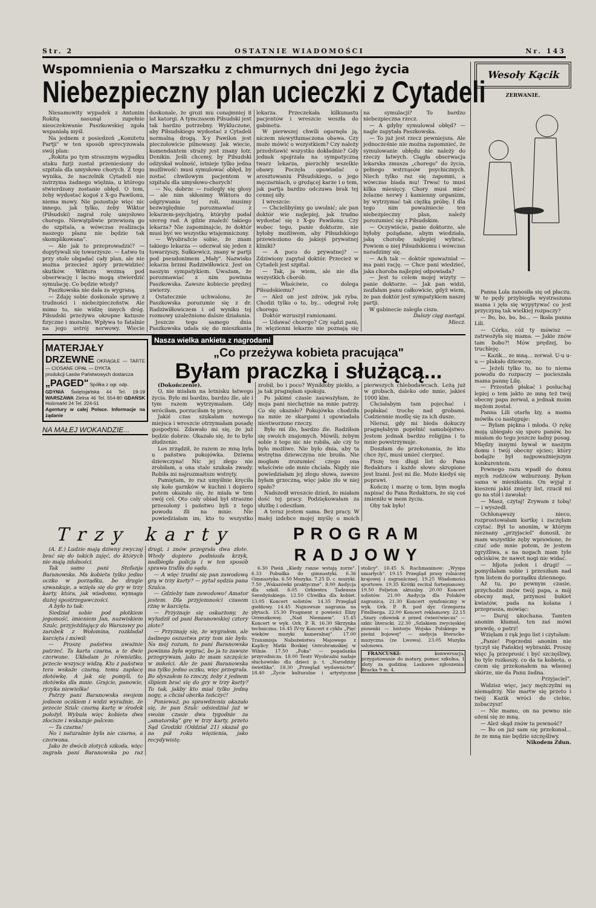Str. 2 OSTATNIE WIADOMOŚCI Nr. 143
Wspomnienia o Marszałku z chmurnych dni Jego życia
Niebezpieczny plan ucieczki z Cytadeli
Niesamowity wypadek z Antonim Rokitą nasunął zupełnie nieoczekiwanie Paszkowskiej zgoła wspaniałą myśl.
Na jednem z posiedzeń „Komitetu Partji" w ten sposób sprecyzowała swój plan:
„Rokita po tym strasznym wypadku ataku furji został przeniesiony do szpitala dla umysłowo chorych. Z tego wynika, że naczelnik Cytadeli nie zatrzyma żadnego więźnia, u którego stwierdzony zostanie obłęd. O tem, żeby wydostać kogoś z X-go Pawilonu, niema mowy. Nie pozostaje więc nic innego, jak tylko, żeby Wiktor (Piłsudski) zagrał rolę umysłowo chorego. Niewątpliwie przewiozą go do szpitala, a wówczas realizacja naszego planu nie będzie tak skomplikowana".
— Ale jak to przeprowadzić? — dopytywali się towarzysze. — Łatwo tu przy stole obgadać cały plan, ale nie można przecież zgóry przewidzieć skutków. Wiktora wezmą pod obserwację i łacno mogą stwierdzić symulację. Co będzie wtedy?
Paszkowska nie dała za wygraną.
— Zdaję sobie doskonale sprawę z trudności i niebezpieczeństw. Ale mimo to, nie widzę innych dróg. Piłsudski przeżywa okropne katusze fizyczne i moralne. Wpływa to fatalnie na jego ustrój nerwowy. Wiecie doskonale, że grozi mu conajmniej 8 lat katorgi. A tymczasem Piłsudski jest tak bardzo potrzebny. Wykluczone, aby Piłsudskiego wydostać z Cytadeli normalną drogą. X-y Pawilon jest pieczołowicie pilnowany. Jak wiecie, komendantem straży jest znany łotr, Denikin. Jeśli chcemy, by Piłsudski odzyskał wolność, istnieje tylko jedna możliwość: musi symulować obłęd, by zostać chwilowym pacjentem w szpitalu dla umysłowo-chorych!
— No, dobrze — rozległy się głosy — ale nim skłonimy Wiktora do odgrywania tej roli, musimy bezwzględnie porozmawiać z lekarzem-psychjatrą, któryby podał szereg rad. A gdzie znaleźć takiego lekarza? Nie zapominajcie, że doktór musi być we wszystko wtajemniczony.
— Wyobraźcie sobie, że znam takiego lekarza — odezwał się jeden z towarzyszy, Sułkiewicz, znany w partji pod pseudonimem „Mały". Nazwisko lekarza brzmi Radziwiłłowicz. Jest on naszym sympatykiem. Uważam, że porozmawiać z nim powinna Paszkowska. Zawsze kobiecie prędzej uwierzy.
Ostatecznie uchwalono, że Paszkowska porozumie się z dr. Radziwiłłowiczem i od wyniku tej rozmowy uzależniono dalsze działania.
Jeszcze tego samego dnia Paszkowska udała się do mieszkania lekarza. Przeczekała kilkunastu pacjentów i wreszcie weszła do gabinetu.
W pierwszej chwili ogarnęła ją, niczem niewytłumaczona obawa. Czy może mówić o wszystkiem? Czy należy przedstawić wszystko dokładnie? Gdy jednak spojrzała na sympatyczną twarz lekarza, pierzchły wszelkie obawy. Poczęła opowiadać o aresztowaniu Piłsudskiego, o jego męczarniach, o grożącej karze i o tem, jak partja bardzo odczuwa brak tej cennej siły.
I wreszcie:
— Chcielibyśmy go uwolnić; ale pan doktór wie najlepiej, jak trudno wydostać się z X-go Pawilonu. Czy wobec tego, panie doktorze, nie byłoby możliwem, aby Piłsudskiego przewieziono do jakiejś prywatnej kliniki?
— A poco do prywatnej? — Zdziwiony zapytał doktór. Przecież w Cytadeli jest szpital.
— Tak, ja wiem, ale nie dla wszystkich chorób.
— Właściwie, co dolega Piłsudskiemu?
— Ależ on jest zdrów, jak ryba. Chodzi tylko o to, by... odegrał rolę chorego.
Doktór wzruszył ramionami.
— Udawać chorego? Czy sądzi pani, że więzienni lekarze nie poznają się na symulacji? To bardzo niebezpieczna rzecz.
— A gdyby symulował obłęd? —nagle zapytała Paszkowska.
— To już jest rzecz pewniejsza. Ale jednocześnie nie można zapomnieć, że symulowanie obłędu nie należy do rzeczy łatwych. Ciągła obserwacja lekarska zmusza „chorego" do życia, pełnego wstrząsów psychicznych. Niech tylko raz się zapomni, a wówczas biada mu! Trwać to musi kilka miesięcy. Chory musi mieć żelazne nerwy i kamienny organizm, by wytrzymać tak ciężką próbę. I dla tego nim poważniecie ten niebezpieczny plan, należy porozumieć się z Piłsudskim.
— Oczywiście, panie doktorze, ale byłoby pożądane, abym wiedziała, jaką chorobę najlepiej wybrać. Powiem o niej Piłsudskiemu i wówczas naradzimy się.
— Ach tak — doktór spoważniał — ma pani rację. — Chce pani wiedzieć, jaka choroba najlepiej odpowiada?
— Jest to celem mojej wizyty — panie doktorze. — Jak pan widzi, zaufałam panu całkowicie, gdyż wiem, że pan doktór jest sympatykiem naszej partji.
W gabinecie zaległa cisza.
Dalszy ciąg nastąpi.
Miecz.
MATERJAŁY DRZEWNE OKRĄGŁE — TARTE — CIOSANE OPAŁ — DYKTA
produkcji Lasów Państwowych dostarcza
„PAGED" Spółka z ogr. odp.
GDYNIA Świętojańska 44 Tel. 19-19 WARSZAWA Zielna 46 Tel. 554-80 GDAŃSK Holzmarkt 24 Tel. 224-51
Agentury w całej Polsce. Informacje na żądanie
NA MAŁEJ WOKANDZIE...
Nasza wielka ankieta z nagrodami
„Co przeżywa kobieta pracująca"
Byłam praczką i służącą...
(Dokończenie).
O, nie miałam na letnisku łatwego życia. Było mi bardzo, bardzo źle, ale i tym razem wytrzymałam. Gdy wróciłam, porzuciłam tę pracę.
Jakiś czas szukałam nowego miejsca i wreszcie otrzymałam posadę gospodyni. Zdawało mi się, że już będzie dobrze. Okazało się, że to było złudzenie.
Los zrządził, że razem ze mną była u państwa pokojówka. Dziwna dziewczyna! Nic jej złego nie zrobiłam, a ona stale szukała zwady. Robiła mi najrozmaitsze wstręty.
Pamiętam, że raz umyślnie kręciła się koło garnków w kuchni i dopiero potem okazało się, że miała w tem swój cel. Oto cały obiad był straszne przesolony i państwo byli z tego powodu źli na mnie. Nie powiedziałam im, kto to wszystko zrobił, bo i poco? Wynikłoby piekło, a ja tak pragnęłam spokoju.
Po jakimś czasie zauważyłam, że moja pani niechętnie na mnie patrzy. Co się okazało? Pokojówka chodziła na mnie ze skargami i opowiadała niestworzone rzeczy.
Było mi źle, bardzo źle. Radziłam się swoich znajomych. Mówili, żebym sobie z tego nic nie robiła, ale czy to było możliwe. Nie było dnia, aby ta wstrętna dziewczyna nie broiła. Nie mogłam zrozumieć czego ona właściwie ode mnie chciała. Nigdy nie powiedziałam jej złego słowa, zawsze byłam grzeczną, więc jakie zło w niej spało?
Nadszedł wreszcie dzień, że miałam dość tej pracy. Podziękowałam za służbę i odeszłam.
A teraz jestem sama. Bez pracy. W małej izdebce mojej myślę o moich pierwszych chlebodawcach. Leżą już w grobach, daleko ode mnie, jakieś 1000 klm.
Chciałabym tam pojechać i popłakać trochę nad grobami. Codziennie modlę się za ich dusze.
Nieraz, gdy mi bieda dokuczy pragnęłabym popełnić samobójstwo. Jestem jednak bardzo religijna i to mnie powstrzymuje.
Doszłam do przekonania, że kto chce żyć, musi umieć cierpieć.
Piszę ten długi list do Pana Redaktora i każde słowo skropione jest łzami. Jest mi źle. Może kiedyś się poprawi.
Kończę i marzę o tem, bym mogła napisać do Pana Redaktora, że się coś zmieniło w mem życiu.
Oby tak było!
Trzy karty
(A. E.) Ludzie mają dziwny zwyczaj brać się do takich zajęć, do których nie mają zdolności.
Tak samo pani Stefanja Baranowska. Ma kobieta tylko jedno oczko w porządku, bo drugie szwankuje, a wzięła się do gry w trzy karty, która, jak wiadomo, wymaga dużej spostrzegawczości.
A było to tak:
Siedział sobie pod płotkiem jegomość, imieniem Jan, nazwiskiem Szulc, przyjeżdżający do Warszawy po zarobek z Wołomina, rozkładał karcięta i mówił:
— Proszę państwa uważnie patrzeć. Ta karta czarna, a te dwie czerwone. Układam je równiutko, przecie wszyscy widzą. Kto z państwa tera wskaże czarną, temu zapłacę złotówkę. A jak się pomyli, to złotówka dla mnie. Grajcie, panowie, ryzyka niewielka!
Patrzy pani Baranowska swojem jednem oczkiem i widzi wyraźnie, że przecie Szulc czarną kartę w środek położył. Wybuła więc kobieta dwa złocisze i wskazuje palcem:
— Ta czarna!
No i naturalnie była nie czarna, a czerwona.
Jako że dwóch złotych szkoda, więc zagrała pani Baranowska po raz drugi, i znów przegrała dwa złote. Wtedy dopiero podniosła krzyk, nadbiegła policja i w ten sposób sprawa trafiła do sądu.
— A więc trudni się pan zawodową grą w trzy karty? — pytał sędzia pana Szulca.
— Gdzieby tam zawodowo! Amator jestem. Dla przyjemności czasem rżnę w karcięta.
— Przyznaje się oskarżony, że wyłudził od pani Baranowskiej cztery złote?
— Przyznaję się, że wygrałem, ale żadnego oszustwa przy tem nie było. Na mój rozum, to pani Baranowska powinna była wygrać, bo ja to zawsze przegrywam, jako że mam szczęście w miłości. Ale że pani Baranowska ma tylko jedno oczko, więc przegrała. Bo słyszałem to rzeczy, żeby z jednem ślipiem brać się do gry w trzy karty? To tak, jakby kto miał tylko jedną nogę, a chciał oberka tańczyć!
Ponieważ, po sprawdzeniu okazało się, że pan Szulc odsiedział już w swoim czasie dwa tygodnie za „amatorską" grę w trzy karty, przeto Sąd Grodzki (Oddział 21) skazał go na pół roku więzienia, jako recydywistę.
PROGRAM RADJOWY
6.30 Pieśń „Kiedy ranne wstają zorze". 6.33 Pobudka do gimnastyki. 6.36 Gimnastyka. 6.50 Muzyka. 7.25 D. c. muzyki. 7.50 „Wskazówki praktyczne". 8.00 Audycja dla szkół. 8.05 Orkiestra Tadeusza Seredyńskiego. 12.50 Chwilka dla kobiet. 13.05 Koncert solistów. 14.35 Przegląd giełdowy. 14.45 Najnowsze nagrania na płytach. 15.30 Fragment z powieści Elizy Orzeszkowej: „Nad Niemnem". 15.45 Koncert w wyk. Ork. P. R. 16.30 Skrzynka techniczna. 16.45 IV-ty Koncert z cyklu „Pięć wieków muzyki kameralnej". 17.00 Transmisja Nabożeństwa Majowego z Kaplicy Matki Boskiej Ostrobramskiej w Wilnie. 17.50 „Foka" — pogadanka przyrodnicza. 18.00 Teatr Wyobraźni nadaje słuchowisko dla dzieci p. t. „Narodziny świetlika". 18.30 „Przegląd wydawnictw". 18.40 „Życie kulturalne i artystyczne stolicy". 18.45 S. Rachmaninow: „Wyspa umarłych". 19.15 Przegląd prasy rolniczej krajowej i zagranicznej. 19.25 Wiadomości sportowe. 19.35 Krótki recital fortepianowy. 19.50 Feljeton aktualny. 20.00 Koncert solistów. 21.00 Audycja dla Polaków zagranicą. 21.30 Koncert symfoniczny w wyk. Ork. P. R. pod dyr. Grzegorza Fitelberga. 22.00 Koncert reklamowy. 22.15 „Szary człowiek z przed ćwierćwiecza" — szkic literacki. 22.30 „Szlakiem zwycięskiej piosenki — historja Wojska Polskiego w pieśni bojowej" — audycja literacko-muzyczna (ze Lwowa). 23.05 Muzyka salonowa.
FRANCUSKI: konwersacja, przygotowanie do matury, pomoc szkolna, 1 złoty za godzinę. Laskawe zgłoszenia: Bracka 9 m. 4.
Wesoły Kącik
ZERWANIE.
Panna Lola zanosiła się od płaczu. W te pędy przybiegła wystraszona mama i jęła się wypytywać co jest przyczyną tak wielkiej rozpaczy?
— Bo, bo, bo, bo... — łkała panna Lili.
— Córko, cóż ty mówisz — zatrwożyła się mama. — Jakie znów tam bobo?! Mów prędzej, bo truchleję.
— Kazik... ze mną... zerwał. U-u u-u — płakało dziewczę.
— Jeżeli tylko to, no to niema powodu do rozpaczy — pocieszała mama pannę Lilę.
— Przestań płakać i posłuchaj lepiej o tem jakto ze mną też twój obecny papa zerwał, a jednak moim mężem został.
Panna Lili otarła łzy, a mama mówiła co następuje:
— Byłam piękna i młoda. O rękę moją ubiegało się sporo panów, bo miałam do tego jeszcze ładny posag. Między innymi bywał w naszym domu i twój obecny ojciec; który bodajże był najpoważniejszym konkurentem.
Pewnego razu wpadł do domu mych rodziców wzburzony. Byłam sama w mieszkaniu. On wyjął z kieszeni jakiś zmięty list, rzucił mi go na stół i zawołał:
— Masz, czytaj! Zrywam z tobą! — i wyszedł.
Ochłonąwszy nieco, rozprostowałam kartkę i zaczęłam czytać. Był to anonim, w którym nieznany „przyjaciel" donosił, że mam wszystkie zęby wprawione, że czuć ode mnie potem, że jestem zgryźliwa, a na nogach mam tyle odcisków, że nawet nogi nie widać.
— Idjota jeden i drugi! — pomyślałam sobie i przeszłam nad tym listem do porządku dziennego.
Aż tu, po pewnym czasie, przychodzi znów twój papa, a mój obecny mąż, przynosi bukiet kwiatów, pada na kolana i przeprasza, mówiąc:
— Daruj ukochana. Tamten anonim kłamał, ten zaś mówi prawdę, o patrz!
Wzięłam z rąk jego list i czytałam:
„Panie! Poprzedni anonim nie tyczył się Pańskiej wybranki. Proszę więc Ją przeprosić i być szczęśliwy, bo tyle rozkoszy, co da ta kobieta, o czem się przekonałem na własnej skórze, nie da Panu żadna.
Przyjaciel".
Widzisz więc, jacy mężczyźni są niemądrzy. Nie martw się przeto i twój Kazik wróci do ciebie, zobaczysz!
— Nie mamo, on na pewno nie ożeni się ze mną.
— Ależ skąd znów ta pewność?
— Bo on już sam się przekonał... że ze mną nie będzie szczęśliwy.
Nikodem Zdun.